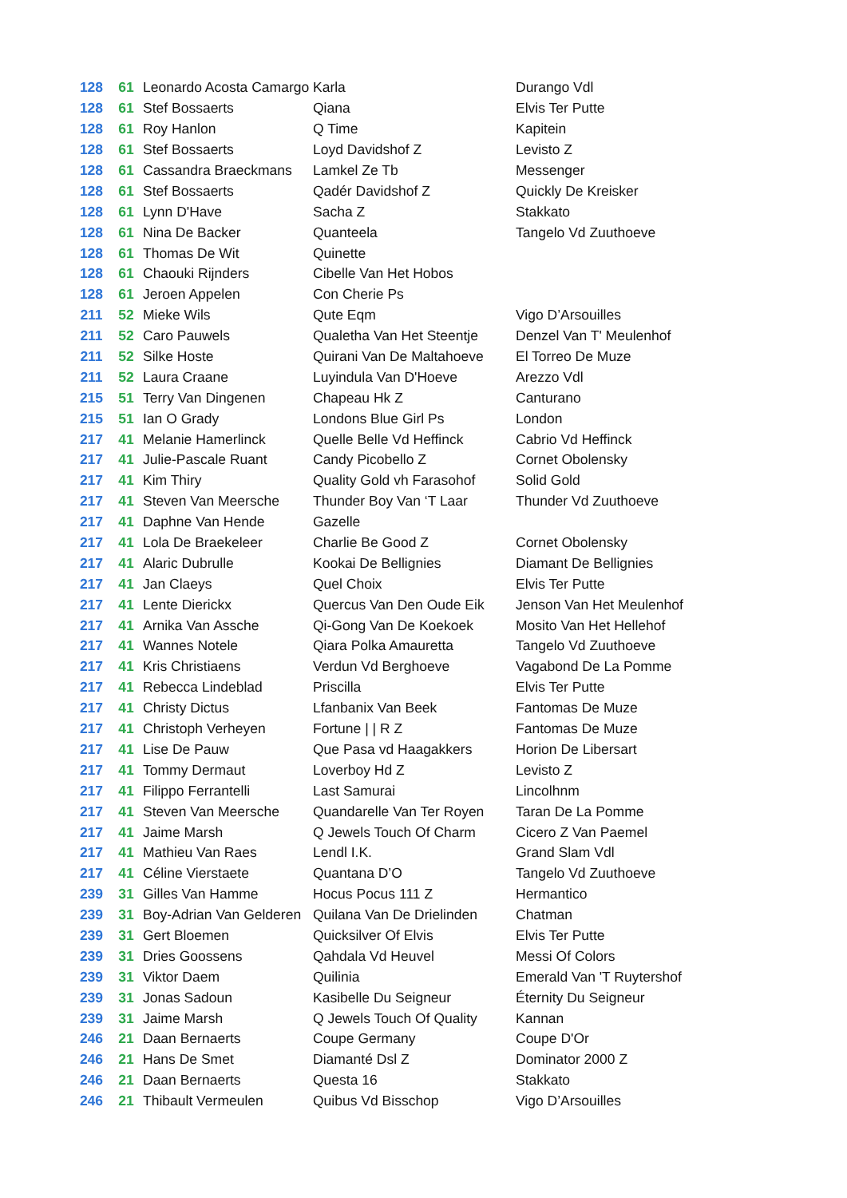| 128 | 61 | Leonardo Acosta Camargo | Karla | Durango Vdl |
| 128 | 61 | Stef Bossaerts | Qiana | Elvis Ter Putte |
| 128 | 61 | Roy Hanlon | Q Time | Kapitein |
| 128 | 61 | Stef Bossaerts | Loyd Davidshof Z | Levisto Z |
| 128 | 61 | Cassandra Braeckmans | Lamkel Ze Tb | Messenger |
| 128 | 61 | Stef Bossaerts | Qadér Davidshof Z | Quickly De Kreisker |
| 128 | 61 | Lynn D'Have | Sacha Z | Stakkato |
| 128 | 61 | Nina De Backer | Quanteela | Tangelo Vd Zuuthoeve |
| 128 | 61 | Thomas De Wit | Quinette | |
| 128 | 61 | Chaouki Rijnders | Cibelle Van Het Hobos | |
| 128 | 61 | Jeroen Appelen | Con Cherie Ps | |
| 211 | 52 | Mieke Wils | Qute Eqm | Vigo D’Arsouilles |
| 211 | 52 | Caro Pauwels | Qualetha Van Het Steentje | Denzel Van T' Meulenhof |
| 211 | 52 | Silke Hoste | Quirani Van De Maltahoeve | El Torreo De Muze |
| 211 | 52 | Laura Craane | Luyindula Van D'Hoeve | Arezzo Vdl |
| 215 | 51 | Terry Van Dingenen | Chapeau Hk Z | Canturano |
| 215 | 51 | Ian O Grady | Londons Blue Girl Ps | London |
| 217 | 41 | Melanie Hamerlinck | Quelle Belle Vd Heffinck | Cabrio Vd Heffinck |
| 217 | 41 | Julie-Pascale Ruant | Candy Picobello Z | Cornet Obolensky |
| 217 | 41 | Kim Thiry | Quality Gold vh Farasohof | Solid Gold |
| 217 | 41 | Steven Van Meersche | Thunder Boy Van ‘T Laar | Thunder Vd Zuuthoeve |
| 217 | 41 | Daphne Van Hende | Gazelle | |
| 217 | 41 | Lola De Braekeleer | Charlie Be Good Z | Cornet Obolensky |
| 217 | 41 | Alaric Dubrulle | Kookai De Bellignies | Diamant De Bellignies |
| 217 | 41 | Jan Claeys | Quel Choix | Elvis Ter Putte |
| 217 | 41 | Lente Dierickx | Quercus Van Den Oude Eik | Jenson Van Het Meulenhof |
| 217 | 41 | Arnika Van Assche | Qi-Gong Van De Koekoek | Mosito Van Het Hellehof |
| 217 | 41 | Wannes Notele | Qiara Polka Amauretta | Tangelo Vd Zuuthoeve |
| 217 | 41 | Kris Christiaens | Verdun Vd Berghoeve | Vagabond De La Pomme |
| 217 | 41 | Rebecca Lindeblad | Priscilla | Elvis Ter Putte |
| 217 | 41 | Christy Dictus | Lfanbanix Van Beek | Fantomas De Muze |
| 217 | 41 | Christoph Verheyen | Fortune / / R Z | Fantomas De Muze |
| 217 | 41 | Lise De Pauw | Que Pasa vd Haagakkers | Horion De Libersart |
| 217 | 41 | Tommy Dermaut | Loverboy Hd Z | Levisto Z |
| 217 | 41 | Filippo Ferrantelli | Last Samurai | Lincolhnm |
| 217 | 41 | Steven Van Meersche | Quandarelle Van Ter Royen | Taran De La Pomme |
| 217 | 41 | Jaime Marsh | Q Jewels Touch Of Charm | Cicero Z Van Paemel |
| 217 | 41 | Mathieu Van Raes | Lendl I.K. | Grand Slam Vdl |
| 217 | 41 | Céline Vierstaete | Quantana D’O | Tangelo Vd Zuuthoeve |
| 239 | 31 | Gilles Van Hamme | Hocus Pocus 111 Z | Hermantico |
| 239 | 31 | Boy-Adrian Van Gelderen | Quilana Van De Drielinden | Chatman |
| 239 | 31 | Gert Bloemen | Quicksilver Of Elvis | Elvis Ter Putte |
| 239 | 31 | Dries Goossens | Qahdala Vd Heuvel | Messi Of Colors |
| 239 | 31 | Viktor Daem | Quilinia | Emerald Van 'T Ruytershof |
| 239 | 31 | Jonas Sadoun | Kasibelle Du Seigneur | Éternity Du Seigneur |
| 239 | 31 | Jaime Marsh | Q Jewels Touch Of Quality | Kannan |
| 246 | 21 | Daan Bernaerts | Coupe Germany | Coupe D'Or |
| 246 | 21 | Hans De Smet | Diamanté Dsl Z | Dominator 2000 Z |
| 246 | 21 | Daan Bernaerts | Questa 16 | Stakkato |
| 246 | 21 | Thibault Vermeulen | Quibus Vd Bisschop | Vigo D’Arsouilles |